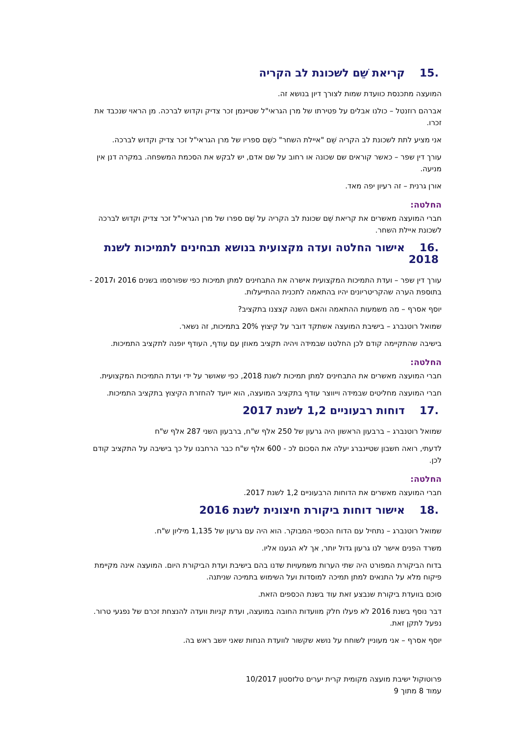.15קריאת שֵׁם לשכונת לב הקריה
המועצה מתכנסת כוועדת שמות לצורך דיון בנושא זה.
אברהם רוזנטל – כולנו אבלים על פטירתו של מרן הגראי"ל שטיינמן זכר צדיק וקדוש לברכה. מן הראוי שנכבד את זכרו.
אני מציע לתת לשכונת לב הקריה שֵׁם "איילת השחר" כשֵׁם ספריו של מרן הגראי"ל זכר צדיק וקדוש לברכה.
עורך דין שפר – כאשר קוראים שם שכונה או רחוב על שם אדם, יש לבקש את הסכמת המשפחה. במקרה דנן אין מניעה.
אורן גרנית – זה רעיון יפה מאד.
החלטה:
חברי המועצה מאשרים את קריאת שֵׁם שכונת לב הקריה על שֵׁם ספרו של מרן הגראי"ל זכר צדיק וקדוש לברכה לשכונת איילת השחר.
.16אישור החלטה ועדה מקצועית בנושא תבחינים לתמיכות לשנת 2018
עורך דין שפר – ועדת התמיכות המקצועית אישרה את התבחינים למתן תמיכות כפי שפורסמו בשנים 2016 ו2017 - בתוספת הערה שהקריטריונים יהיו בהתאמה לתכנית ההתייעלות.
יוסף אסרף – מה משמעות ההתאמה והאם השנה קצצנו בתקציב?
שמואל רוטנברג – בישיבת המועצה אשתקד דובר על קיצוץ 20% בתמיכות, זה נשאר.
בישיבה שהתקיימה קודם לכן החלטנו שבמידה ויהיה תקציב מאוזן עם עודף, העודף יופנה לתקציב התמיכות.
החלטה:
חברי המועצה מאשרים את התבחינים למתן תמיכות לשנת 2018, כפי שאושר על ידי ועדת התמיכות המקצועית.
חברי המועצה מחליטים שבמידה וייווצר עודף בתקציב המועצה, הוא ייועד להחזרת הקיצוץ בתקציב התמיכות.
.17דוחות רבעוניים 1,2 לשנת 2017
שמואל רוטנברג – ברבעון הראשון היה גרעון של 250 אלף ש"ח, ברבעון השני 287 אלף ש"ח
לדעתי, רואה חשבון שטיינברג יעלה את הסכום לכ - 600 אלף ש"ח כבר הרחבנו על כך בישיבה על התקציב קודם לכן.
החלטה:
חברי המועצה מאשרים את הדוחות הרבעוניים 1,2 לשנת 2017.
.18אישור דוחות ביקורת חיצונית לשנת 2016
שמואל רוטנברג – נתחיל עם הדוח הכספי המבוקר. הוא היה עם גרעון של 1,135 מיליון ש"ח.
משרד הפנים אישר לנו גרעון גדול יותר, אך לא הגענו אליו.
בדוח הביקורת המפורט היה שתי הערות משמעויות שדנו בהם בישיבת ועדת הביקורת היום. המועצה אינה מקיימת פיקוח מלא על התנאים למתן תמיכה למוסדות ועל השימוש בתמיכה שניתנה.
סוכם בוועדת ביקורת שנבצע זאת עוד בשנת הכספים הזאת.
דבר נוסף בשנת 2016 לא פעלו חלק מוועדות החובה במועצה, ועדת קניות וועדה להנצחת זכרם של נפגעי טרור. נפעל לתקן זאת.
יוסף אסרף – אני מעוניין לשוחח על נושא שקשור לוועדת הנחות שאני יושב ראש בה.
פרוטוקול ישיבת מועצה מקומית קרית יערים טלזסטון 10/2017
עמוד 8 מתוך 9